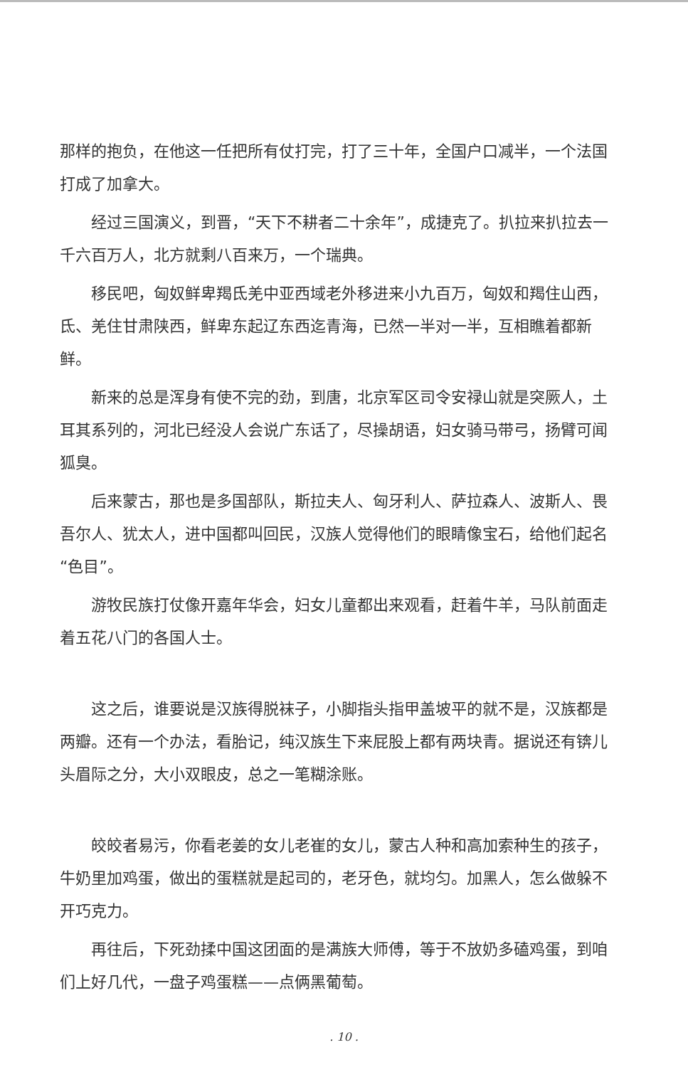那样的抱负，在他这一任把所有仗打完，打了三十年，全国户口减半，一个法国打成了加拿大。
经过三国演义，到晋，“天下不耕者二十余年”，成捷克了。扒拉来扒拉去一千六百万人，北方就剩八百来万，一个瑞典。
移民吧，匈奴鲜卑羯氐羌中亚西域老外移进来小九百万，匈奴和羯住山西，氐、羌住甘肃陕西，鲜卑东起辽东西迄青海，已然一半对一半，互相瞧着都新鲜。
新来的总是浑身有使不完的劲，到唐，北京军区司令安禄山就是突厥人，土耳其系列的，河北已经没人会说广东话了，尽操胡语，妇女骑马带弓，扬臂可闻狐臭。
后来蒙古，那也是多国部队，斯拉夫人、匈牙利人、萨拉森人、波斯人、畏吾尔人、犹太人，进中国都叫回民，汉族人觉得他们的眼睛像宝石，给他们起名“色目”。
游牧民族打仗像开嘉年华会，妇女儿童都出来观看，赶着牛羊，马队前面走着五花八门的各国人士。
这之后，谁要说是汉族得脱袜子，小脚指头指甲盖坡平的就不是，汉族都是两瓣。还有一个办法，看胎记，纯汉族生下来屁股上都有两块青。据说还有锛儿头眉际之分，大小双眼皮，总之一笔糊涂账。
皎皎者易污，你看老姜的女儿老崔的女儿，蒙古人种和高加索种生的孩子，牛奶里加鸡蛋，做出的蛋糕就是起司的，老牙色，就均匀。加黑人，怎么做躲不开巧克力。
再往后，下死劲揉中国这团面的是满族大师傅，等于不放奶多磕鸡蛋，到咱们上好几代，一盘子鸡蛋糕——点俩黑葡萄。
. 10 .